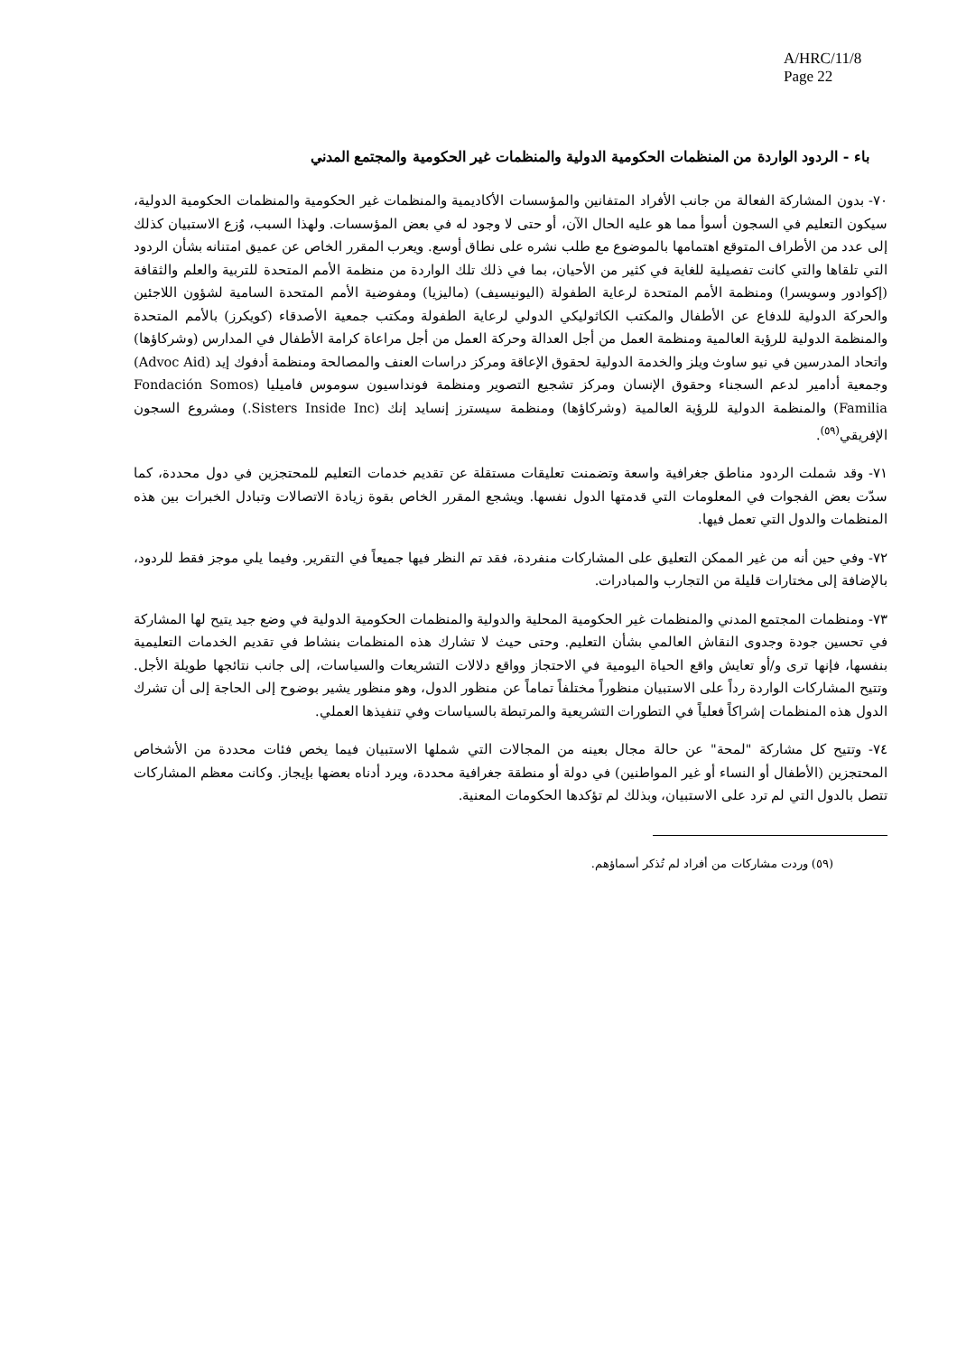A/HRC/11/8
Page 22
باء - الردود الواردة من المنظمات الحكومية الدولية والمنظمات غير الحكومية والمجتمع المدني
٧٠- بدون المشاركة الفعالة من جانب الأفراد المتفانين والمؤسسات الأكاديمية والمنظمات غير الحكومية والمنظمات الحكومية الدولية، سيكون التعليم في السجون أسوأ مما هو عليه الحال الآن، أو حتى لا وجود له في بعض المؤسسات. ولهذا السبب، وُزع الاستبيان كذلك إلى عدد من الأطراف المتوقع اهتمامها بالموضوع مع طلب نشره على نطاق أوسع. ويعرب المقرر الخاص عن عميق امتنانه بشأن الردود التي تلقاها والتي كانت تفصيلية للغاية في كثير من الأحيان، بما في ذلك تلك الواردة من منظمة الأمم المتحدة للتربية والعلم والثقافة (إكوادور وسويسرا) ومنظمة الأمم المتحدة لرعاية الطفولة (اليونيسيف) (ماليزيا) ومفوضية الأمم المتحدة السامية لشؤون اللاجئين والحركة الدولية للدفاع عن الأطفال والمكتب الكاثوليكي الدولي لرعاية الطفولة ومكتب جمعية الأصدقاء (كويكرز) بالأمم المتحدة والمنظمة الدولية للرؤية العالمية ومنظمة العمل من أجل العدالة وحركة العمل من أجل مراعاة كرامة الأطفال في المدارس (وشركاؤها) واتحاد المدرسين في نيو ساوث ويلز والخدمة الدولية لحقوق الإعاقة ومركز دراسات العنف والمصالحة ومنظمة أدفوك إيد (Advoc Aid) وجمعية أدامير لدعم السجناء وحقوق الإنسان ومركز تشجيع التصوير ومنظمة فونداسيون سوموس فاميليا (Fondación Somos Familia) والمنظمة الدولية للرؤية العالمية (وشركاؤها) ومنظمة سيسترز إنسايد إنك (Sisters Inside Inc.) ومشروع السجون الإفريقي<sup>(٥٩)</sup>.
٧١- وقد شملت الردود مناطق جغرافية واسعة وتضمنت تعليقات مستقلة عن تقديم خدمات التعليم للمحتجزين في دول محددة، كما سدّت بعض الفجوات في المعلومات التي قدمتها الدول نفسها. ويشجع المقرر الخاص بقوة زيادة الاتصالات وتبادل الخبرات بين هذه المنظمات والدول التي تعمل فيها.
٧٢- وفي حين أنه من غير الممكن التعليق على المشاركات منفردة، فقد تم النظر فيها جميعاً في التقرير. وفيما يلي موجز فقط للردود، بالإضافة إلى مختارات قليلة من التجارب والمبادرات.
٧٣- ومنظمات المجتمع المدني والمنظمات غير الحكومية المحلية والدولية والمنظمات الحكومية الدولية في وضع جيد يتيح لها المشاركة في تحسين جودة وجدوى النقاش العالمي بشأن التعليم. وحتى حيث لا تشارك هذه المنظمات بنشاط في تقديم الخدمات التعليمية بنفسها، فإنها ترى و/أو تعايش واقع الحياة اليومية في الاحتجاز وواقع دلالات التشريعات والسياسات، إلى جانب نتائجها طويلة الأجل. وتتيح المشاركات الواردة رداً على الاستبيان منظوراً مختلفاً تماماً عن منظور الدول، وهو منظور يشير بوضوح إلى الحاجة إلى أن تشرك الدول هذه المنظمات إشراكاً فعلياً في التطورات التشريعية والمرتبطة بالسياسات وفي تنفيذها العملي.
٧٤- وتتيح كل مشاركة "لمحة" عن حالة مجال بعينه من المجالات التي شملها الاستبيان فيما يخص فئات محددة من الأشخاص المحتجزين (الأطفال أو النساء أو غير المواطنين) في دولة أو منطقة جغرافية محددة، ويرد أدناه بعضها بإيجاز. وكانت معظم المشاركات تتصل بالدول التي لم ترد على الاستبيان، وبذلك لم تؤكدها الحكومات المعنية.
(٥٩) وردت مشاركات من أفراد لم تُذكر أسماؤهم.